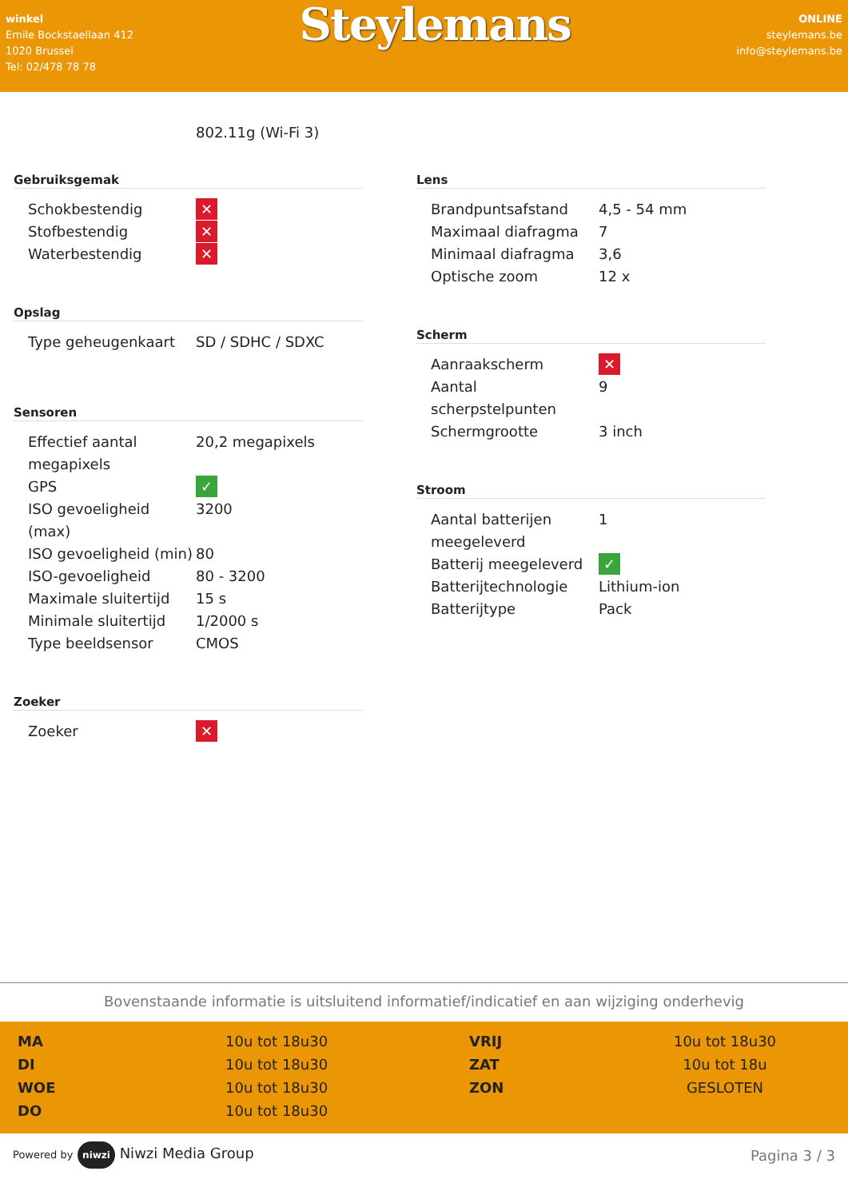winkel
Emile Bockstaellaan 412
1020 Brussel
Tel: 02/478 78 78
Steylemans
ONLINE
steylemans.be
info@steylemans.be
802.11g (Wi-Fi 3)
Gebruiksgemak
| Schokbestendig | ✕ |
| Stofbestendig | ✕ |
| Waterbestendig | ✕ |
Opslag
| Type geheugenkaart | SD / SDHC / SDXC |
Sensoren
| Effectief aantal megapixels | 20,2 megapixels |
| GPS | ✓ |
| ISO gevoeligheid (max) | 3200 |
| ISO gevoeligheid (min) | 80 |
| ISO-gevoeligheid | 80 - 3200 |
| Maximale sluitertijd | 15 s |
| Minimale sluitertijd | 1/2000 s |
| Type beeldsensor | CMOS |
Zoeker
| Zoeker | ✕ |
Lens
| Brandpuntsafstand | 4,5 - 54 mm |
| Maximaal diafragma | 7 |
| Minimaal diafragma | 3,6 |
| Optische zoom | 12 x |
Scherm
| Aanraakscherm | ✕ |
| Aantal scherpstelpunten | 9 |
| Schermgrootte | 3 inch |
Stroom
| Aantal batterijen meegeleverd | 1 |
| Batterij meegeleverd | ✓ |
| Batterijtechnologie | Lithium-ion |
| Batterijtype | Pack |
Bovenstaande informatie is uitsluitend informatief/indicatief en aan wijziging onderhevig
| MA | 10u tot 18u30 | VRIJ | 10u tot 18u30 |
| DI | 10u tot 18u30 | ZAT | 10u tot 18u |
| WOE | 10u tot 18u30 | ZON | GESLOTEN |
| DO | 10u tot 18u30 | | |
Powered by niwzi Niwzi Media Group
Pagina 3 / 3